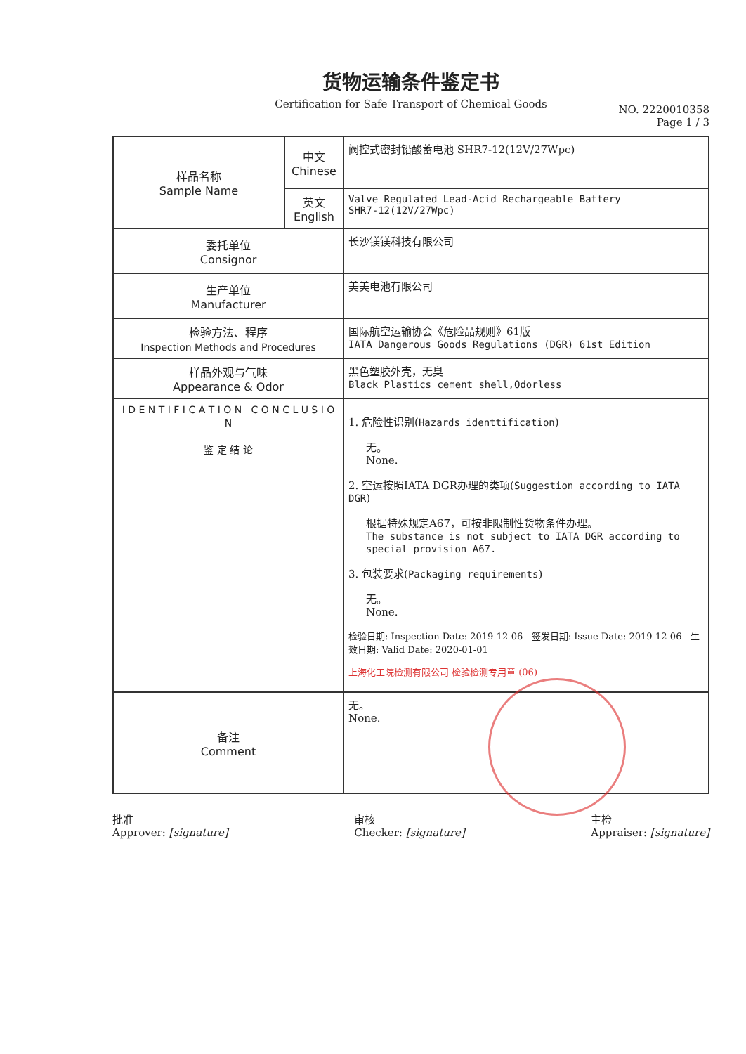货物运输条件鉴定书
Certification for Safe Transport of Chemical Goods
NO. 2220010358
Page 1 / 3
| 样品名称 Sample Name | 中文 Chinese | 阀控式密封铅酸蓄电池 SHR7-12(12V/27Wpc) |
| | 英文 English | Valve Regulated Lead-Acid Rechargeable Battery SHR7-12(12V/27Wpc) |
| 委托单位 Consignor | | 长沙镁镁科技有限公司 |
| 生产单位 Manufacturer | | 美美电池有限公司 |
| 检验方法、程序 Inspection Methods and Procedures | | 国际航空运输协会《危险品规则》61版 IATA Dangerous Goods Regulations (DGR) 61st Edition |
| 样品外观与气味 Appearance & Odor | | 黑色塑胶外壳，无臭 Black Plastics cement shell,Odorless |
| I D E N T I F I C A T I O N C O N C L U S I O N 鉴 定 结 论 | | 1. 危险性识别( Hazards identtification ) 无。 None. 2. 空运按照IATA DGR办理的类项( Suggestion according to IATA DGR ) 根据特殊规定A67，可按非限制性货物条件办理。 The substance is not subject to IATA DGR according to special provision A67. 3. 包装要求( Packaging requirements ) 无。 None. 检验日期: Inspection Date: 2019-12-06 签发日期: Issue Date: 2019-12-06 生效日期: Valid Date: 2020-01-01 上海化工院检测有限公司 检验检测专用章 (06) |
| 备注 Comment | | 无。 None. |
批准
Approver: [signature] 审核
Checker: [signature] 主检
Appraiser: [signature]